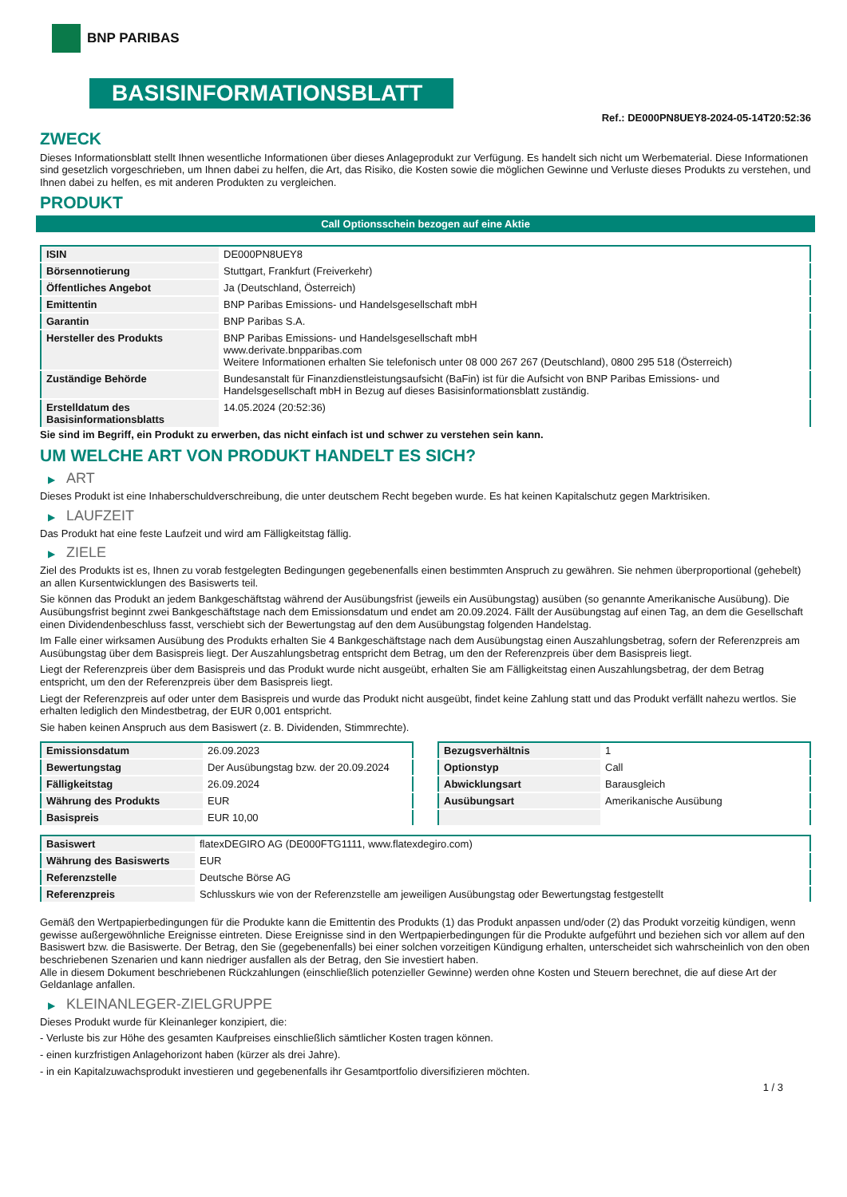BNP PARIBAS
BASISINFORMATIONSBLATT
Ref.: DE000PN8UEY8-2024-05-14T20:52:36
ZWECK
Dieses Informationsblatt stellt Ihnen wesentliche Informationen über dieses Anlageprodukt zur Verfügung. Es handelt sich nicht um Werbematerial. Diese Informationen sind gesetzlich vorgeschrieben, um Ihnen dabei zu helfen, die Art, das Risiko, die Kosten sowie die möglichen Gewinne und Verluste dieses Produkts zu verstehen, und Ihnen dabei zu helfen, es mit anderen Produkten zu vergleichen.
PRODUKT
Call Optionsschein bezogen auf eine Aktie
| ISIN | DE000PN8UEY8 |
| Börsennotierung | Stuttgart, Frankfurt (Freiverkehr) |
| Öffentliches Angebot | Ja (Deutschland, Österreich) |
| Emittentin | BNP Paribas Emissions- und Handelsgesellschaft mbH |
| Garantin | BNP Paribas S.A. |
| Hersteller des Produkts | BNP Paribas Emissions- und Handelsgesellschaft mbH www.derivate.bnpparibas.com Weitere Informationen erhalten Sie telefonisch unter 08 000 267 267 (Deutschland), 0800 295 518 (Österreich) |
| Zuständige Behörde | Bundesanstalt für Finanzdienstleistungsaufsicht (BaFin) ist für die Aufsicht von BNP Paribas Emissions- und Handelsgesellschaft mbH in Bezug auf dieses Basisinformationsblatt zuständig. |
| Erstelldatum des Basisinformationsblatts | 14.05.2024 (20:52:36) |
Sie sind im Begriff, ein Produkt zu erwerben, das nicht einfach ist und schwer zu verstehen sein kann.
UM WELCHE ART VON PRODUKT HANDELT ES SICH?
▶ ART
Dieses Produkt ist eine Inhaberschuldverschreibung, die unter deutschem Recht begeben wurde. Es hat keinen Kapitalschutz gegen Marktrisiken.
▶ LAUFZEIT
Das Produkt hat eine feste Laufzeit und wird am Fälligkeitstag fällig.
▶ ZIELE
Ziel des Produkts ist es, Ihnen zu vorab festgelegten Bedingungen gegebenenfalls einen bestimmten Anspruch zu gewähren. Sie nehmen überproportional (gehebelt) an allen Kursentwicklungen des Basiswerts teil.
Sie können das Produkt an jedem Bankgeschäftstag während der Ausübungsfrist (jeweils ein Ausübungstag) ausüben (so genannte Amerikanische Ausübung). Die Ausübungsfrist beginnt zwei Bankgeschäftstage nach dem Emissionsdatum und endet am 20.09.2024. Fällt der Ausübungstag auf einen Tag, an dem die Gesellschaft einen Dividendenbeschluss fasst, verschiebt sich der Bewertungstag auf den dem Ausübungstag folgenden Handelstag.
Im Falle einer wirksamen Ausübung des Produkts erhalten Sie 4 Bankgeschäftstage nach dem Ausübungstag einen Auszahlungsbetrag, sofern der Referenzpreis am Ausübungstag über dem Basispreis liegt. Der Auszahlungsbetrag entspricht dem Betrag, um den der Referenzpreis über dem Basispreis liegt.
Liegt der Referenzpreis über dem Basispreis und das Produkt wurde nicht ausgeübt, erhalten Sie am Fälligkeitstag einen Auszahlungsbetrag, der dem Betrag entspricht, um den der Referenzpreis über dem Basispreis liegt.
Liegt der Referenzpreis auf oder unter dem Basispreis und wurde das Produkt nicht ausgeübt, findet keine Zahlung statt und das Produkt verfällt nahezu wertlos. Sie erhalten lediglich den Mindestbetrag, der EUR 0,001 entspricht.
Sie haben keinen Anspruch aus dem Basiswert (z. B. Dividenden, Stimmrechte).
| Emissionsdatum | 26.09.2023 |
| Bewertungstag | Der Ausübungstag bzw. der 20.09.2024 |
| Fälligkeitstag | 26.09.2024 |
| Währung des Produkts | EUR |
| Basispreis | EUR 10,00 |
| Bezugsverhältnis | 1 |
| Optionstyp | Call |
| Abwicklungsart | Barausgleich |
| Ausübungsart | Amerikanische Ausübung |
| Basiswert | flatexDEGIRO AG (DE000FTG1111, www.flatexdegiro.com) |
| Währung des Basiswerts | EUR |
| Referenzstelle | Deutsche Börse AG |
| Referenzpreis | Schlusskurs wie von der Referenzstelle am jeweiligen Ausübungstag oder Bewertungstag festgestellt |
Gemäß den Wertpapierbedingungen für die Produkte kann die Emittentin des Produkts (1) das Produkt anpassen und/oder (2) das Produkt vorzeitig kündigen, wenn gewisse außergewöhnliche Ereignisse eintreten. Diese Ereignisse sind in den Wertpapierbedingungen für die Produkte aufgeführt und beziehen sich vor allem auf den Basiswert bzw. die Basiswerte. Der Betrag, den Sie (gegebenenfalls) bei einer solchen vorzeitigen Kündigung erhalten, unterscheidet sich wahrscheinlich von den oben beschriebenen Szenarien und kann niedriger ausfallen als der Betrag, den Sie investiert haben.
Alle in diesem Dokument beschriebenen Rückzahlungen (einschließlich potenzieller Gewinne) werden ohne Kosten und Steuern berechnet, die auf diese Art der Geldanlage anfallen.
▶ KLEINANLEGER-ZIELGRUPPE
Dieses Produkt wurde für Kleinanleger konzipiert, die:
- Verluste bis zur Höhe des gesamten Kaufpreises einschließlich sämtlicher Kosten tragen können.
- einen kurzfristigen Anlagehorizont haben (kürzer als drei Jahre).
- in ein Kapitalzuwachsprodukt investieren und gegebenenfalls ihr Gesamtportfolio diversifizieren möchten.
1 / 3